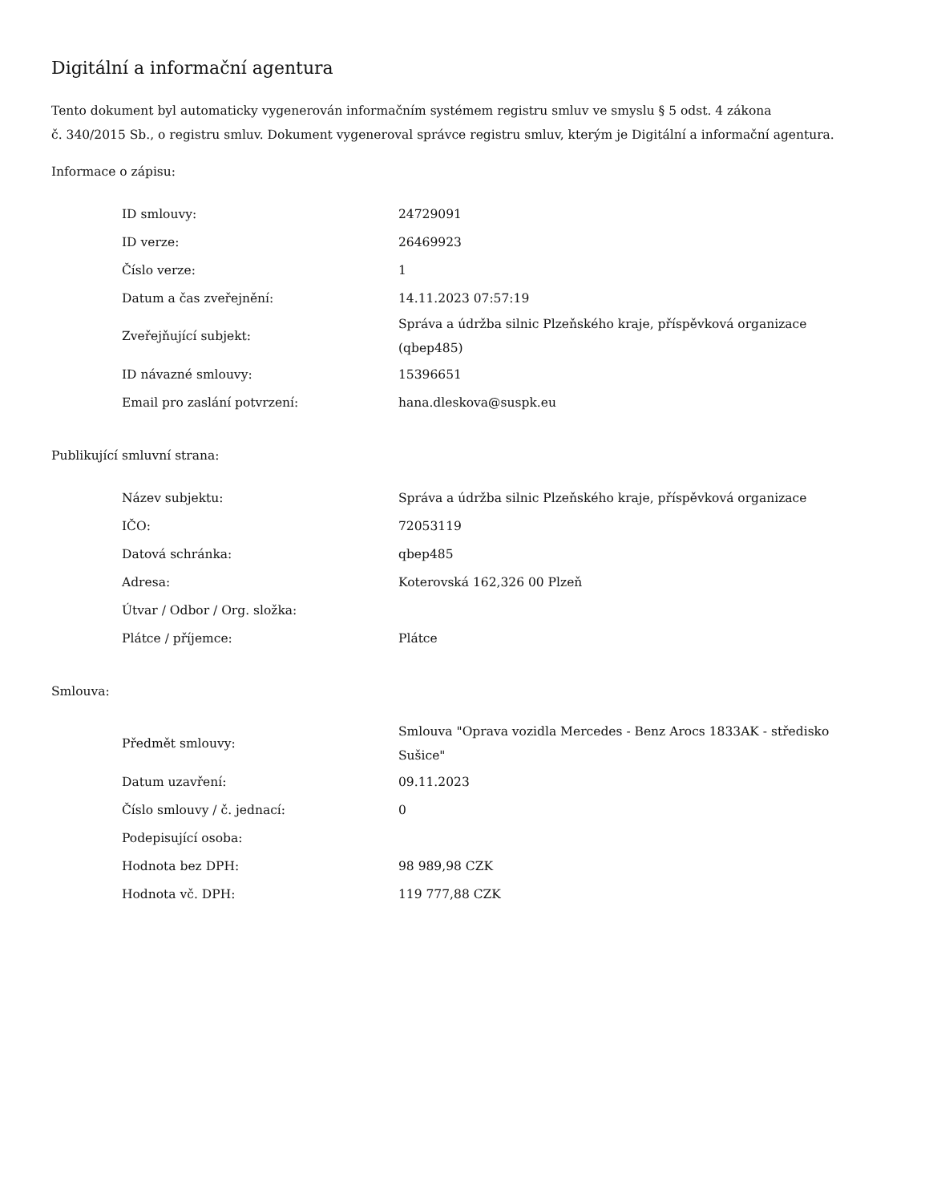Digitální a informační agentura
Tento dokument byl automaticky vygenerován informačním systémem registru smluv ve smyslu § 5 odst. 4 zákona
č. 340/2015 Sb., o registru smluv. Dokument vygeneroval správce registru smluv, kterým je Digitální a informační agentura.
Informace o zápisu:
| ID smlouvy: | 24729091 |
| ID verze: | 26469923 |
| Číslo verze: | 1 |
| Datum a čas zveřejnění: | 14.11.2023 07:57:19 |
| Zveřejňující subjekt: | Správa a údržba silnic Plzeňského kraje, příspěvková organizace (qbep485) |
| ID návazné smlouvy: | 15396651 |
| Email pro zaslání potvrzení: | hana.dleskova@suspk.eu |
Publikující smluvní strana:
| Název subjektu: | Správa a údržba silnic Plzeňského kraje, příspěvková organizace |
| IČO: | 72053119 |
| Datová schránka: | qbep485 |
| Adresa: | Koterovská 162,326 00 Plzeň |
| Útvar / Odbor / Org. složka: | |
| Plátce / příjemce: | Plátce |
Smlouva:
| Předmět smlouvy: | Smlouva "Oprava vozidla Mercedes - Benz Arocs 1833AK - středisko Sušice" |
| Datum uzavření: | 09.11.2023 |
| Číslo smlouvy / č. jednací: | 0 |
| Podepisující osoba: | |
| Hodnota bez DPH: | 98 989,98 CZK |
| Hodnota vč. DPH: | 119 777,88 CZK |